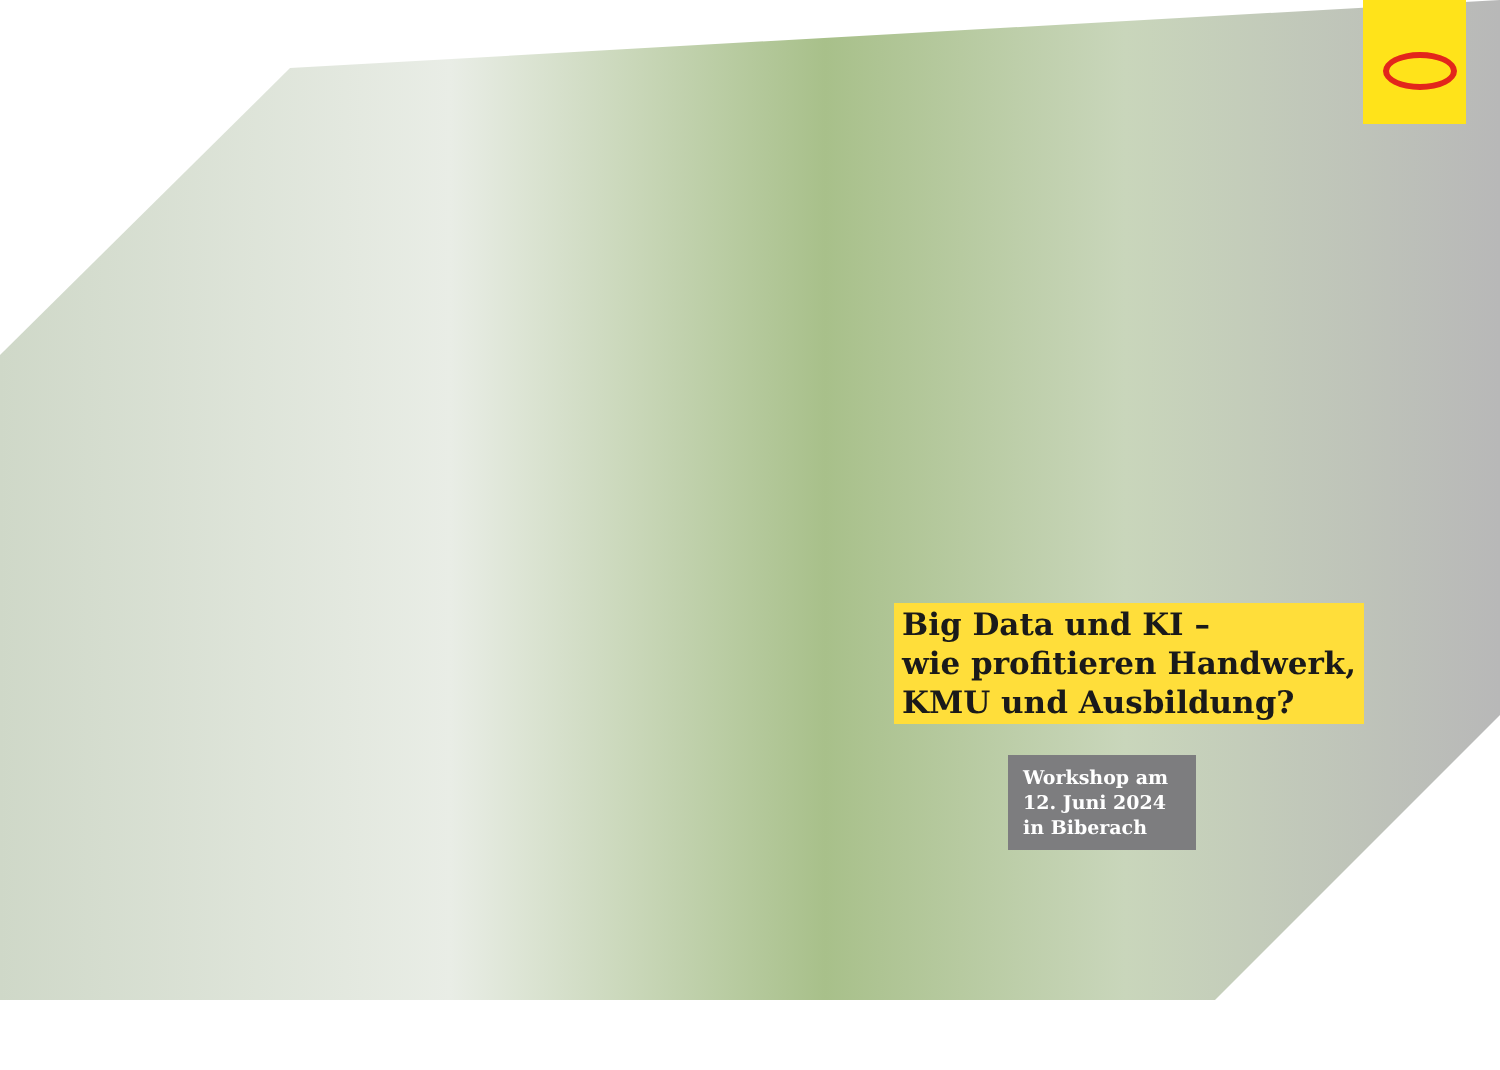Big Data und KI –
wie profitieren Handwerk,
KMU und Ausbildung?
Workshop am
12. Juni 2024
in Biberach